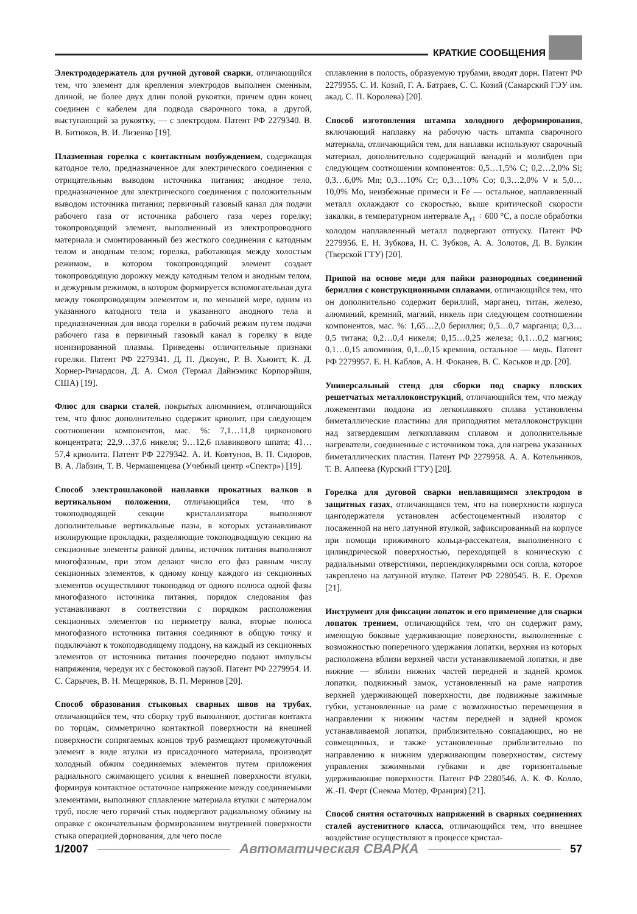КРАТКИЕ СООБЩЕНИЯ
Электрододержатель для ручной дуговой сварки, отличающийся тем, что элемент для крепления электродов выполнен сменным, длиной, не более двух длин полой рукоятки, причем один конец соединен с кабелем для подвода сварочного тока, а другой, выступающий за рукоятку, — с электродом. Патент РФ 2279340. В. В. Битюков, В. И. Лизенко [19].
Плазменная горелка с контактным возбуждением, содержащая катодное тело, предназначенное для электрического соединения с отрицательным выводом источника питания; анодное тело, предназначенное для электрического соединения с положительным выводом источника питания; первичный газовый канал для подачи рабочего газа от источника рабочего газа через горелку; токопроводящий элемент, выполненный из электропроводного материала и смонтированный без жесткого соединения с катодным телом и анодным телом; горелка, работающая между холостым режимом, в котором токопроводящий элемент создает токопроводящую дорожку между катодным телом и анодным телом, и дежурным режимом, в котором формируется вспомогательная дуга между токопроводящим элементом и, по меньшей мере, одним из указанного катодного тела и указанного анодного тела и предназначенная для ввода горелки в рабочий режим путем подачи рабочего газа в первичный газовый канал в горелку в виде ионизированной плазмы. Приведены отличительные признаки горелки. Патент РФ 2279341. Д. П. Джоунс, Р. В. Хьюитт, К. Д. Хорнер-Ричардсон, Д. А. Смол (Термал Дайнэмикс Корпорэйшн, США) [19].
Флюс для сварки сталей, покрытых алюминием, отличающийся тем, что флюс дополнительно содержит криолит, при следующем соотношении компонентов, мас. %: 7,1…11,8 цирконового концентрата; 22,9…37,6 никеля; 9…12,6 плавикового шпата; 41…57,4 криолита. Патент РФ 2279342. А. И. Ковтунов, В. П. Сидоров, В. А. Лабзин, Т. В. Чермашенцева (Учебный центр «Спектр») [19].
Способ электрошлаковой наплавки прокатных валков в вертикальном положении, отличающийся тем, что в токоподводящей секции кристаллизатора выполняют дополнительные вертикальные пазы, в которых устанавливают изолирующие прокладки, разделяющие токоподводящую секцию на секционные элементы равной длины, источник питания выполняют многофазным, при этом делают число его фаз равным числу секционных элементов, к одному концу каждого из секционных элементов осуществляют токоподвод от одного полюса одной фазы многофазного источника питания, порядок следования фаз устанавливают в соответствии с порядком расположения секционных элементов по периметру валка, вторые полюса многофазного источника питания соединяют в общую точку и подключают к токоподводящему поддону, на каждый из секционных элементов от источника питания поочередно подают импульсы напряжения, чередуя их с бестоковой паузой. Патент РФ 2279954. И. С. Сарычев, В. Н. Мещеряков, В. П. Меринов [20].
Способ образования стыковых сварных швов на трубах, отличающийся тем, что сборку труб выполняют, достигая контакта по торцам, симметрично контактной поверхности на внешней поверхности сопрягаемых концов труб размещают промежуточный элемент в виде втулки из присадочного материала, производят холодный обжим соединяемых элементов путем приложения радиального сжимающего усилия к внешней поверхности втулки, формируя контактное остаточное напряжение между соединяемыми элементами, выполняют сплавление материала втулки с материалом труб, после чего горячий стык подвергают радиальному обжиму на оправке с окончательным формированием внутренней поверхности стыка операцией дорнования, для чего после
сплавления в полость, образуемую трубами, вводят дорн. Патент РФ 2279955. С. И. Козий, Г. А. Батраев, С. С. Козий (Самарский ГЭУ им. акад. С. П. Королева) [20].
Способ изготовления штампа холодного деформирования, включающий наплавку на рабочую часть штампа сварочного материала, отличающийся тем, для наплавки используют сварочный материал, дополнительно содержащий ванадий и молибден при следующем соотношении компонентов: 0,5…1,5% C; 0,2…2,0% Si; 0,3…6,0% Mn; 0,3…10% Cr; 0,3…10% Co; 0,3…2,0% V и 5,0…10,0% Mo, неизбежные примеси и Fe — остальное, наплавленный металл охлаждают со скоростью, выше критической скорости закалки, в температурном интервале A<sub>r1</sub> ÷ 600 °C, а после обработки холодом наплавленный металл подвергают отпуску. Патент РФ 2279956. Е. Н. Зубкова, Н. С. Зубков, А. А. Золотов, Д. В. Булкин (Тверской ГТУ) [20].
Припой на основе меди для пайки разнородных соединений бериллия с конструкционными сплавами, отличающийся тем, что он дополнительно содержит бериллий, марганец, титан, железо, алюминий, кремний, магний, никель при следующем соотношении компонентов, мас. %: 1,65…2,0 бериллия; 0,5…0,7 марганца; 0,3…0,5 титана; 0,2…0,4 никеля; 0,15…0,25 железа; 0,1…0,2 магния; 0,1…0,15 алюминия, 0,1...0,15 кремния, остальное — медь. Патент РФ 2279957. Е. Н. Каблов, А. Н. Фоканев, В. С. Каськов и др. [20].
Универсальный стенд для сборки под сварку плоских решетчатых металлоконструкций, отличающийся тем, что между ложементами поддона из легкоплавкого сплава установлены биметаллические пластины для приподнятия металлоконструкции над затвердевшим легкоплавким сплавом и дополнительные нагреватели, соединенные с источником тока, для нагрева указанных биметаллических пластин. Патент РФ 2279958. А. А. Котельников, Т. В. Алпеева (Курский ГТУ) [20].
Горелка для дуговой сварки неплавящимся электродом в защитных газах, отличающаяся тем, что на поверхности корпуса цангодержателя установлен асбестоцементный изолятор с посаженной на него латунной втулкой, зафиксированный на корпусе при помощи прижимного кольца-рассекателя, выполненного с цилиндрической поверхностью, переходящей в коническую с радиальными отверстиями, перпендикулярными оси сопла, которое закреплено на латунной втулке. Патент РФ 2280545. В. Е. Орехов [21].
Инструмент для фиксации лопаток и его применение для сварки лопаток трением, отличающийся тем, что он содержит раму, имеющую боковые удерживающие поверхности, выполненные с возможностью поперечного удержания лопатки, верхняя из которых расположена вблизи верхней части устанавливаемой лопатки, и две нижние — вблизи нижних частей передней и задней кромок лопатки, подвижный замок, установленный на раме напротив верхней удерживающей поверхности, две подвижные зажимные губки, установленные на раме с возможностью перемещения в направлении к нижним частям передней и задней кромок устанавливаемой лопатки, приблизительно совпадающих, но не совмещенных, и также установленные приблизительно по направлению к нижним удерживающим поверхностям, систему управления зажимными губками и две горизонтальные удерживающие поверхности. Патент РФ 2280546. А. К. Ф. Колло, Ж.-П. Ферт (Снекма Мотёр, Франция) [21].
Способ снятия остаточных напряжений в сварных соединениях сталей аустенитного класса, отличающийся тем, что внешнее воздействие осуществляют в процессе кристал-
1/2007 Автоматическая СВАРКА 57